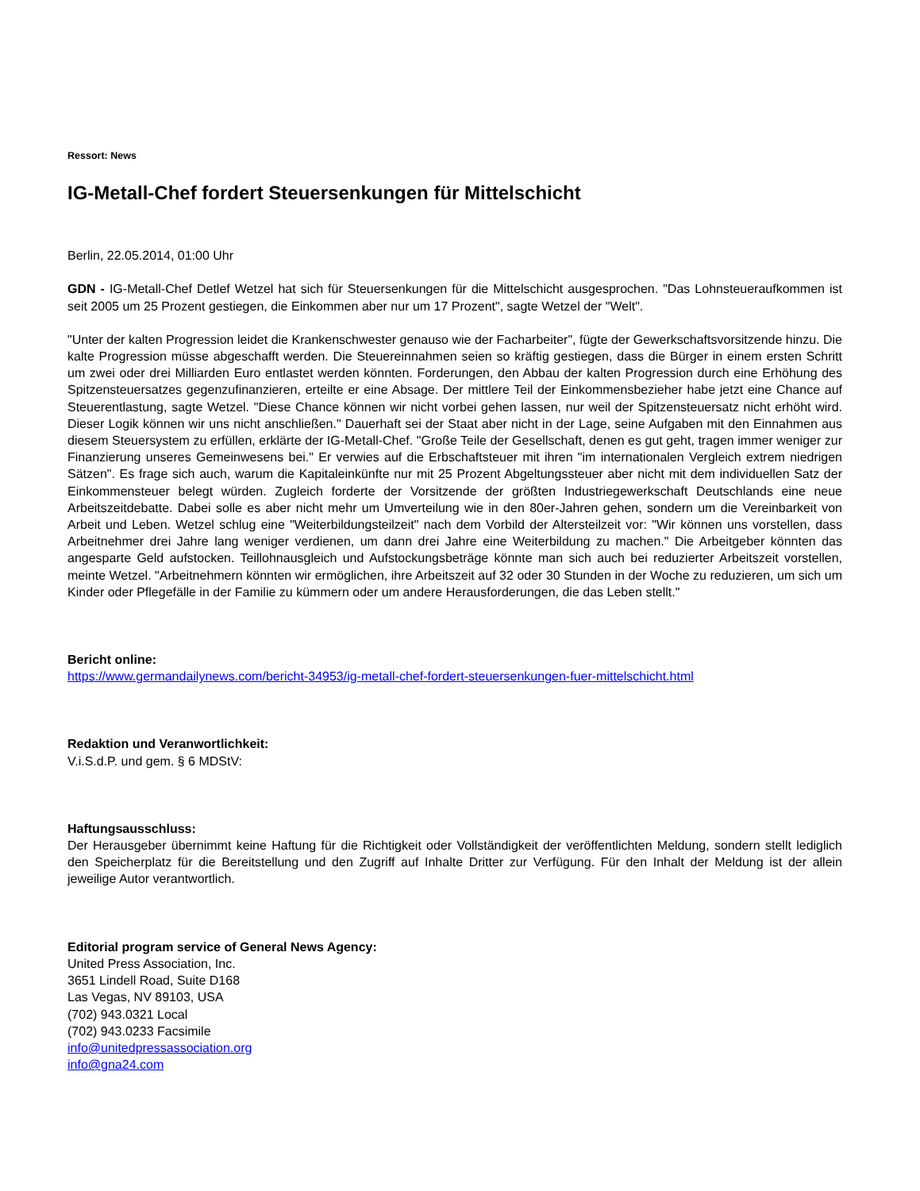Ressort: News
IG-Metall-Chef fordert Steuersenkungen für Mittelschicht
Berlin, 22.05.2014, 01:00 Uhr
GDN - IG-Metall-Chef Detlef Wetzel hat sich für Steuersenkungen für die Mittelschicht ausgesprochen. "Das Lohnsteueraufkommen ist seit 2005 um 25 Prozent gestiegen, die Einkommen aber nur um 17 Prozent", sagte Wetzel der "Welt".
"Unter der kalten Progression leidet die Krankenschwester genauso wie der Facharbeiter", fügte der Gewerkschaftsvorsitzende hinzu. Die kalte Progression müsse abgeschafft werden. Die Steuereinnahmen seien so kräftig gestiegen, dass die Bürger in einem ersten Schritt um zwei oder drei Milliarden Euro entlastet werden könnten. Forderungen, den Abbau der kalten Progression durch eine Erhöhung des Spitzensteuersatzes gegenzufinanzieren, erteilte er eine Absage. Der mittlere Teil der Einkommensbezieher habe jetzt eine Chance auf Steuerentlastung, sagte Wetzel. "Diese Chance können wir nicht vorbei gehen lassen, nur weil der Spitzensteuersatz nicht erhöht wird. Dieser Logik können wir uns nicht anschließen." Dauerhaft sei der Staat aber nicht in der Lage, seine Aufgaben mit den Einnahmen aus diesem Steuersystem zu erfüllen, erklärte der IG-Metall-Chef. "Große Teile der Gesellschaft, denen es gut geht, tragen immer weniger zur Finanzierung unseres Gemeinwesens bei." Er verwies auf die Erbschaftsteuer mit ihren "im internationalen Vergleich extrem niedrigen Sätzen". Es frage sich auch, warum die Kapitaleinkünfte nur mit 25 Prozent Abgeltungssteuer aber nicht mit dem individuellen Satz der Einkommensteuer belegt würden. Zugleich forderte der Vorsitzende der größten Industriegewerkschaft Deutschlands eine neue Arbeitszeitdebatte. Dabei solle es aber nicht mehr um Umverteilung wie in den 80er-Jahren gehen, sondern um die Vereinbarkeit von Arbeit und Leben. Wetzel schlug eine "Weiterbildungsteilzeit" nach dem Vorbild der Altersteilzeit vor: "Wir können uns vorstellen, dass Arbeitnehmer drei Jahre lang weniger verdienen, um dann drei Jahre eine Weiterbildung zu machen." Die Arbeitgeber könnten das angesparte Geld aufstocken. Teillohnausgleich und Aufstockungsbeträge könnte man sich auch bei reduzierter Arbeitszeit vorstellen, meinte Wetzel. "Arbeitnehmern könnten wir ermöglichen, ihre Arbeitszeit auf 32 oder 30 Stunden in der Woche zu reduzieren, um sich um Kinder oder Pflegefälle in der Familie zu kümmern oder um andere Herausforderungen, die das Leben stellt."
Bericht online:
https://www.germandailynews.com/bericht-34953/ig-metall-chef-fordert-steuersenkungen-fuer-mittelschicht.html
Redaktion und Veranwortlichkeit:
V.i.S.d.P. und gem. § 6 MDStV:
Haftungsausschluss:
Der Herausgeber übernimmt keine Haftung für die Richtigkeit oder Vollständigkeit der veröffentlichten Meldung, sondern stellt lediglich den Speicherplatz für die Bereitstellung und den Zugriff auf Inhalte Dritter zur Verfügung. Für den Inhalt der Meldung ist der allein jeweilige Autor verantwortlich.
Editorial program service of General News Agency:
United Press Association, Inc.
3651 Lindell Road, Suite D168
Las Vegas, NV 89103, USA
(702) 943.0321 Local
(702) 943.0233 Facsimile
info@unitedpressassociation.org
info@gna24.com